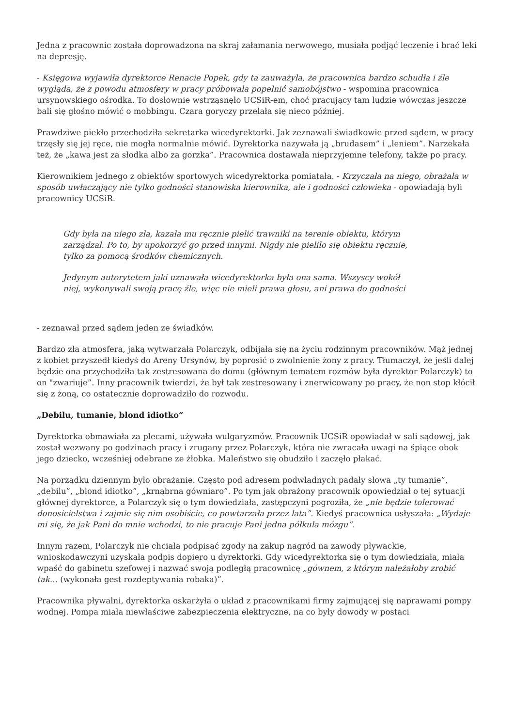Jedna z pracownic została doprowadzona na skraj załamania nerwowego, musiała podjąć leczenie i brać leki na depresję.
- Księgowa wyjawiła dyrektorce Renacie Popek, gdy ta zauważyła, że pracownica bardzo schudła i źle wygląda, że z powodu atmosfery w pracy próbowała popełnić samobójstwo - wspomina pracownica ursynowskiego ośrodka. To dosłownie wstrząsnęło UCSiR-em, choć pracujący tam ludzie wówczas jeszcze bali się głośno mówić o mobbingu. Czara goryczy przelała się nieco później.
Prawdziwe piekło przechodziła sekretarka wicedyrektorki. Jak zeznawali świadkowie przed sądem, w pracy trzęsły się jej ręce, nie mogła normalnie mówić. Dyrektorka nazywała ją „brudasem” i „leniem”. Narzekała też, że „kawa jest za słodka albo za gorzka”. Pracownica dostawała nieprzyjemne telefony, także po pracy.
Kierownikiem jednego z obiektów sportowych wicedyrektorka pomiatała. - Krzyczała na niego, obrażała w sposób uwłaczający nie tylko godności stanowiska kierownika, ale i godności człowieka - opowiadają byli pracownicy UCSiR.
Gdy była na niego zła, kazała mu ręcznie pielić trawniki na terenie obiektu, którym zarządzał. Po to, by upokorzyć go przed innymi. Nigdy nie pieliło się obiektu ręcznie, tylko za pomocą środków chemicznych.
Jedynym autorytetem jaki uznawała wicedyrektorka była ona sama. Wszyscy wokół niej, wykonywali swoją pracę źle, więc nie mieli prawa głosu, ani prawa do godności
- zeznawał przed sądem jeden ze świadków.
Bardzo zła atmosfera, jaką wytwarzała Polarczyk, odbijała się na życiu rodzinnym pracowników. Mąż jednej z kobiet przyszedł kiedyś do Areny Ursynów, by poprosić o zwolnienie żony z pracy. Tłumaczył, że jeśli dalej będzie ona przychodziła tak zestresowana do domu (głównym tematem rozmów była dyrektor Polarczyk) to on "zwariuje”. Inny pracownik twierdzi, że był tak zestresowany i znerwicowany po pracy, że non stop kłócił się z żoną, co ostatecznie doprowadziło do rozwodu.
„Debilu, tumanie, blond idiotko”
Dyrektorka obmawiała za plecami, używała wulgaryzmów. Pracownik UCSiR opowiadał w sali sądowej, jak został wezwany po godzinach pracy i zrugany przez Polarczyk, która nie zwracała uwagi na śpiące obok jego dziecko, wcześniej odebrane ze żłobka. Maleństwo się obudziło i zaczęło płakać.
Na porządku dziennym było obrażanie. Często pod adresem podwładnych padały słowa „ty tumanie”, „debilu”, „blond idiotko”, „krnąbrna gówniaro”. Po tym jak obrażony pracownik opowiedział o tej sytuacji głównej dyrektorce, a Polarczyk się o tym dowiedziała, zastępczyni pogroziła, że „nie będzie tolerować donosicielstwa i zajmie się nim osobiście, co powtarzała przez lata”. Kiedyś pracownica usłyszała: „Wydaje mi się, że jak Pani do mnie wchodzi, to nie pracuje Pani jedna półkula mózgu”.
Innym razem, Polarczyk nie chciała podpisać zgody na zakup nagród na zawody pływackie, wnioskodawczyni uzyskała podpis dopiero u dyrektorki. Gdy wicedyrektorka się o tym dowiedziała, miała wpaść do gabinetu szefowej i nazwać swoją podległą pracownicę „gównem, z którym należałoby zrobić tak… (wykonała gest rozdeptywania robaka)”.
Pracownika pływalni, dyrektorka oskarżyła o układ z pracownikami firmy zajmującej się naprawami pompy wodnej. Pompa miała niewłaściwe zabezpieczenia elektryczne, na co były dowody w postaci